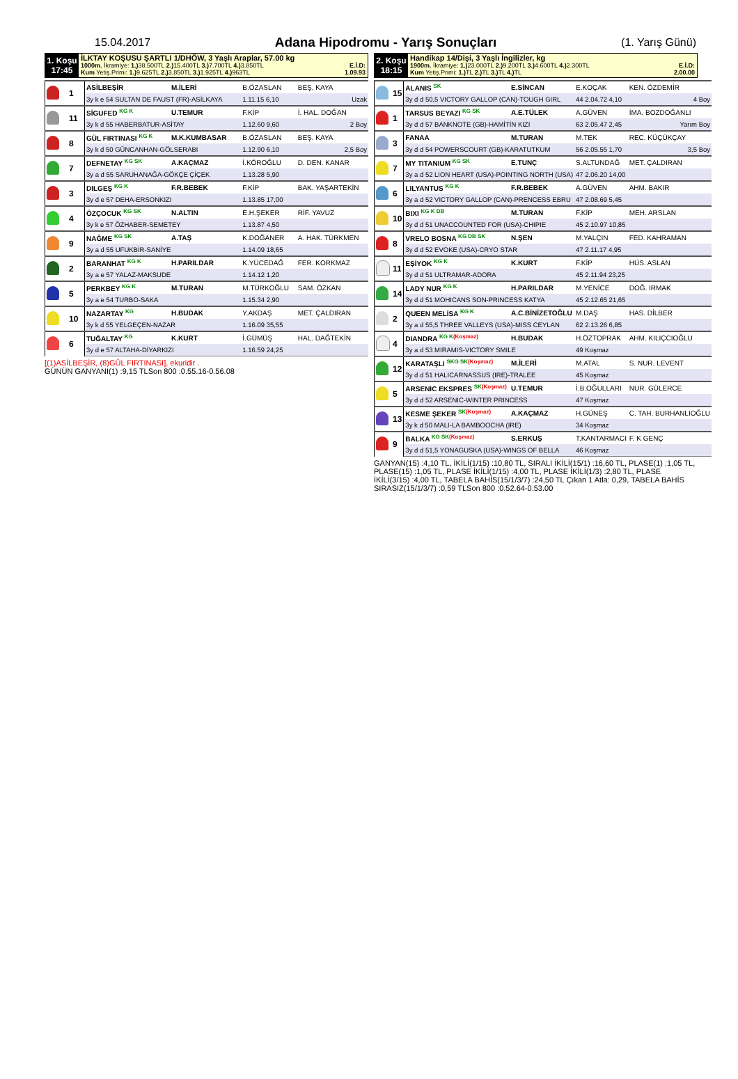15.04.2017
Adana Hipodromu - Yarış Sonuçları
(1. Yarış Günü)
1. Koşu
17:45
İLKTAY KOŞUSU ŞARTLI 1/DHÖW, 3 Yaşlı Araplar, 57.00 kg
1000m. İkramiye: 1.) 38.500TL 2.) 15.400TL 3.) 7.700TL 4.) 3.850TL E.İ.D:
Kum Yetiş.Primi: 1.) 9.625TL 2.) 3.850TL 3.) 1.925TL 4.) 963TL 1.09.93
| | 1 | ASİLBEŞİR | M.İLERİ | B.ÖZASLAN | BEŞ. KAYA |
| | | 3y k e 54 SULTAN DE FAUST (FR)-ASİLKAYA | | 1.11.15 6,10 | Uzak |
| | 11 | SİGUFED <sup>KG K</sup> | U.TEMUR | F.KİP | İ. HAL. DOĞAN |
| | | 3y k d 55 HABERBATUR-ASİTAY | | 1.12.60 9,60 | 2 Boy |
| | 8 | GÜL FIRTINASI <sup>KG K</sup> | M.K.KUMBASAR | B.ÖZASLAN | BEŞ. KAYA |
| | | 3y k d 50 GÜNCANHAN-GÖLSERABI | | 1.12.90 6,10 | 2,5 Boy |
| | 7 | DEFNETAY <sup>KG SK</sup> | A.KAÇMAZ | İ.KÖROĞLU | D. DEN. KANAR |
| | | 3y a d 55 SARUHANAĞA-GÖKÇE ÇİÇEK | | 1.13.28 5,90 | |
| | 3 | DILGEŞ <sup>KG K</sup> | F.R.BEBEK | F.KİP | BAK. YAŞARTEKİN |
| | | 3y d e 57 DEHA-ERSONKIZI | | 1.13.85 17,00 | |
| | 4 | ÖZÇOCUK <sup>KG SK</sup> | N.ALTIN | E.H.ŞEKER | RİF. YAVUZ |
| | | 3y k e 57 ÖZHABER-SEMETEY | | 1.13.87 4,50 | |
| | 9 | NAĞME <sup>KG SK</sup> | A.TAŞ | K.DOĞANER | A. HAK. TÜRKMEN |
| | | 3y a d 55 UFUKBİR-SANİYE | | 1.14.09 18,65 | |
| | 2 | BARANHAT <sup>KG K</sup> | H.PARILDAR | K.YÜCEDAĞ | FER. KORKMAZ |
| | | 3y a e 57 YALAZ-MAKSUDE | | 1.14.12 1,20 | |
| | 5 | PERKBEY <sup>KG K</sup> | M.TURAN | M.TÜRKOĞLU | SAM. ÖZKAN |
| | | 3y a e 54 TURBO-SAKA | | 1.15.34 2,90 | |
| | 10 | NAZARTAY <sup>KG</sup> | H.BUDAK | Y.AKDAŞ | MET. ÇALDIRAN |
| | | 3y k d 55 YELGEÇEN-NAZAR | | 1.16.09 35,55 | |
| | 6 | TUĞALTAY <sup>KG</sup> | K.KURT | İ.GÜMÜŞ | HAL. DAĞTEKİN |
| | | 3y d e 57 ALTAHA-DİYARKIZI | | 1.16.59 24,25 | |
[(1)ASİLBEŞİR, (8)GÜL FIRTINASI], ekuridir .
GÜNÜN GANYANI(1) :9,15 TLSon 800 :0.55.16-0.56.08
2. Koşu
18:15
Handikap 14/Dişi, 3 Yaşlı İngilizler, kg
1900m. İkramiye: 1.) 23.000TL 2.) 9.200TL 3.) 4.600TL 4.) 2.300TL E.İ.D:
Kum Yetiş.Primi: 1.) TL 2.) TL 3.) TL 4.) TL 2.00.00
| | 15 | ALANIS <sup>SK</sup> | E.SİNCAN | E.KOÇAK | KEN. ÖZDEMİR |
| | | 3y d d 50,5 VICTORY GALLOP (CAN)-TOUGH GIRL | | 44 2.04.72 4,10 | 4 Boy |
| | 1 | TARSUS BEYAZI <sup>KG SK</sup> | A.E.TÜLEK | A.GÜVEN | İMA. BOZDOĞANLI |
| | | 3y d d 57 BANKNOTE (GB)-HAMİTİN KIZI | | 63 2.05.47 2,45 | Yarım Boy |
| | 3 | FANAA | M.TURAN | M.TEK | REC. KÜÇÜKÇAY |
| | | 3y d d 54 POWERSCOURT (GB)-KARATUTKUM | | 56 2.05.55 1,70 | 3,5 Boy |
| | 7 | MY TITANIUM <sup>KG SK</sup> | E.TUNÇ | S.ALTUNDAĞ | MET. ÇALDIRAN |
| | | 3y a d 52 LION HEART (USA)-POINTING NORTH (USA) | | 47 2.06.20 14,00 | |
| | 6 | LILYANTUS <sup>KG K</sup> | F.R.BEBEK | A.GÜVEN | AHM. BAKIR |
| | | 3y a d 52 VICTORY GALLOP (CAN)-PRENCESS EBRU | | 47 2.08.69 5,45 | |
| | 10 | BIXI <sup>KG K DB</sup> | M.TURAN | F.KİP | MEH. ARSLAN |
| | | 3y d d 51 UNACCOUNTED FOR (USA)-CHIPIE | | 45 2.10.97 10,85 | |
| | 8 | VRELO BOSNA <sup>KG DB SK</sup> | N.ŞEN | M.YALÇIN | FED. KAHRAMAN |
| | | 3y d d 52 EVOKE (USA)-CRYO STAR | | 47 2.11.17 4,95 | |
| | 11 | EŞİYOK <sup>KG K</sup> | K.KURT | F.KİP | HÜS. ASLAN |
| | | 3y d d 51 ULTRAMAR-ADORA | | 45 2.11.94 23,25 | |
| | 14 | LADY NUR <sup>KG K</sup> | H.PARILDAR | M.YENİCE | DOĞ. IRMAK |
| | | 3y d d 51 MOHICANS SON-PRINCESS KATYA | | 45 2.12.65 21,65 | |
| | 2 | QUEEN MELİSA <sup>KG K</sup> | A.C.BİNİZETOĞLU | M.DAŞ | HAS. DİLBER |
| | | 3y a d 55,5 THREE VALLEYS (USA)-MISS CEYLAN | | 62 2.13.26 6,85 | |
| | 4 | DIANDRA <sup>KG K</sup><sup>(Koşmaz)</sup> | H.BUDAK | H.ÖZTOPRAK | AHM. KILIÇCIOĞLU |
| | | 3y a d 53 MIRAMIS-VICTORY SMILE | | 49 Koşmaz | |
| | 12 | KARATAŞLI <sup>SKG SK</sup><sup>(Koşmaz)</sup> | M.İLERİ | M.ATAL | S. NUR. LEVENT |
| | | 3y d d 51 HALICARNASSUS (IRE)-TRALEE | | 45 Koşmaz | |
| | 5 | ARSENIC EKSPRES <sup>SK</sup><sup>(Koşmaz)</sup> | U.TEMUR | İ.B.OĞULLARI | NUR. GÜLERCE |
| | | 3y d d 52 ARSENIC-WINTER PRINCESS | | 47 Koşmaz | |
| | 13 | KESME ŞEKER <sup>SK</sup><sup>(Koşmaz)</sup> | A.KAÇMAZ | H.GÜNEŞ | C. TAH. BURHANLIOĞLU |
| | | 3y k d 50 MALI-LA BAMBOOCHA (IRE) | | 34 Koşmaz | |
| | 9 | BALKA <sup>KG SK</sup><sup>(Koşmaz)</sup> | S.ERKUŞ | T.KANTARMACI | F. K GENÇ |
| | | 3y d d 51,5 YONAGUSKA (USA)-WINGS OF BELLA | | 46 Koşmaz | |
GANYAN(15) :4,10 TL, İKİLİ(1/15) :10,80 TL, SIRALI İKİLİ(15/1) :16,60 TL, PLASE(1) :1,05 TL, PLASE(15) :1,05 TL, PLASE İKİLİ(1/15) :4,00 TL, PLASE İKİLİ(1/3) :2,80 TL, PLASE İKİLİ(3/15) :4,00 TL, TABELA BAHİS(15/1/3/7) :24,50 TL Çıkan 1 Atla: 0,29, TABELA BAHİS SIRASIZ(15/1/3/7) :0,59 TLSon 800 :0.52.64-0.53.00